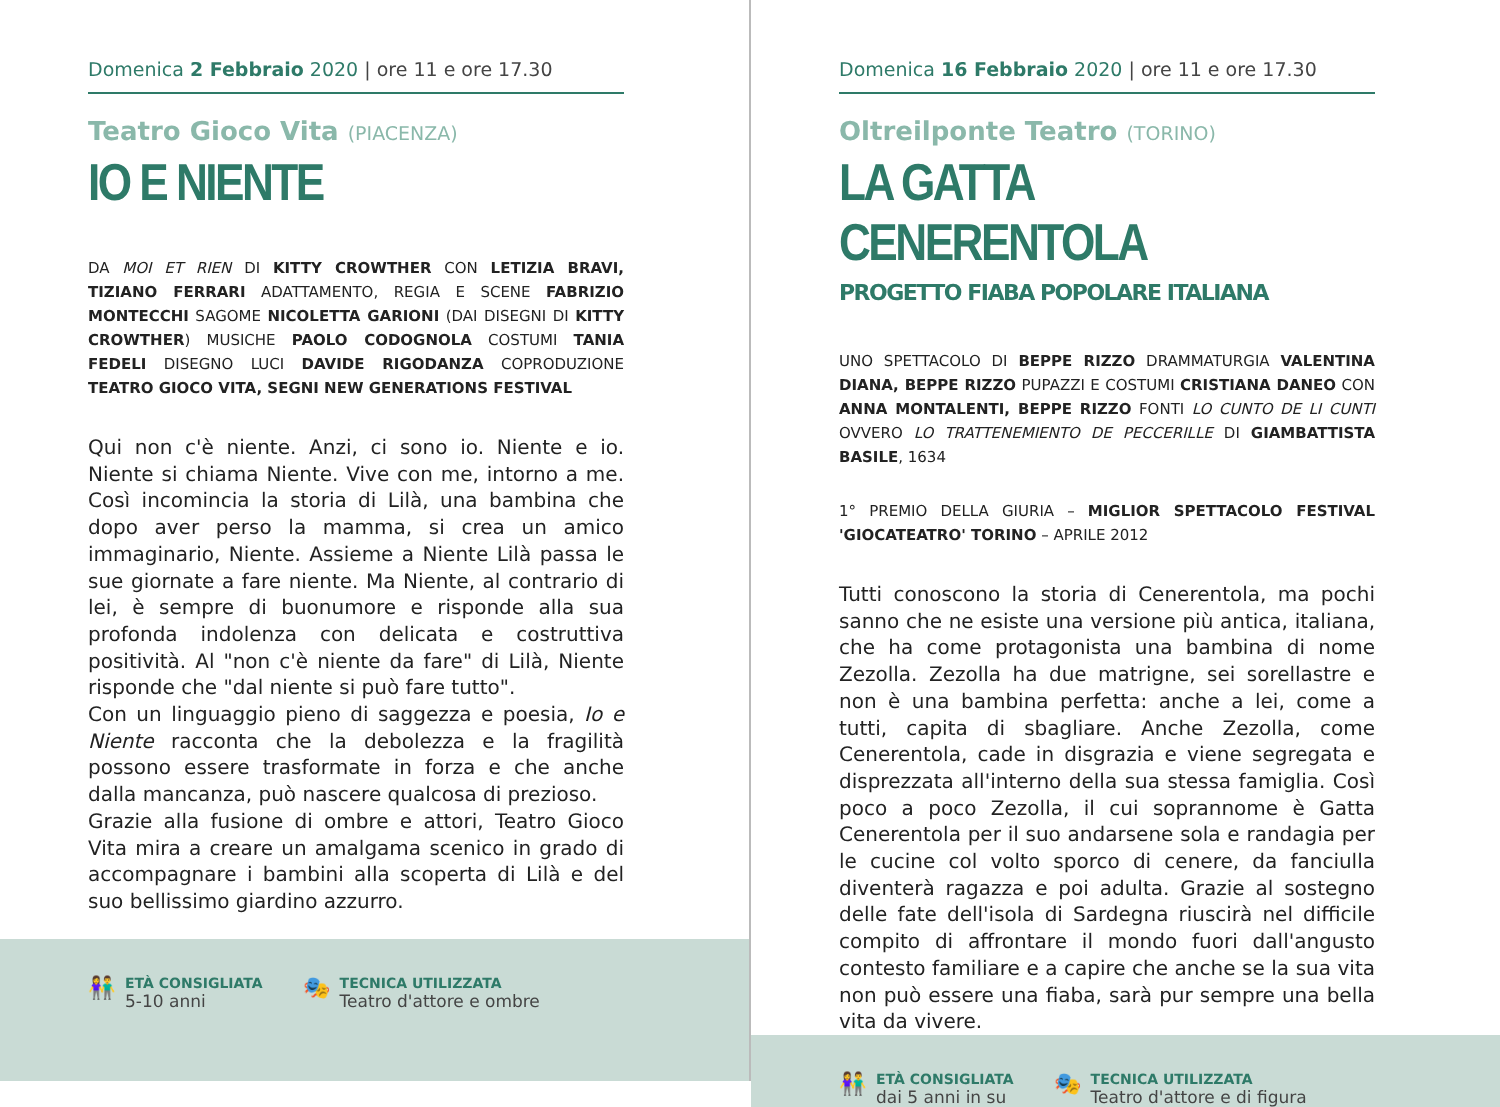Domenica 2 Febbraio 2020 | ore 11 e ore 17.30
Teatro Gioco Vita (PIACENZA)
IO E NIENTE
DA MOI ET RIEN DI KITTY CROWTHER CON LETIZIA BRAVI, TIZIANO FERRARI ADATTAMENTO, REGIA E SCENE FABRIZIO MONTECCHI SAGOME NICOLETTA GARIONI (DAI DISEGNI DI KITTY CROWTHER) MUSICHE PAOLO CODOGNOLA COSTUMI TANIA FEDELI DISEGNO LUCI DAVIDE RIGODANZA COPRODUZIONE TEATRO GIOCO VITA, SEGNI NEW GENERATIONS FESTIVAL
Qui non c'è niente. Anzi, ci sono io. Niente e io. Niente si chiama Niente. Vive con me, intorno a me. Così incomincia la storia di Lilà, una bambina che dopo aver perso la mamma, si crea un amico immaginario, Niente. Assieme a Niente Lilà passa le sue giornate a fare niente. Ma Niente, al contrario di lei, è sempre di buonumore e risponde alla sua profonda indolenza con delicata e costruttiva positività. Al "non c'è niente da fare" di Lilà, Niente risponde che "dal niente si può fare tutto".
Con un linguaggio pieno di saggezza e poesia, Io e Niente racconta che la debolezza e la fragilità possono essere trasformate in forza e che anche dalla mancanza, può nascere qualcosa di prezioso.
Grazie alla fusione di ombre e attori, Teatro Gioco Vita mira a creare un amalgama scenico in grado di accompagnare i bambini alla scoperta di Lilà e del suo bellissimo giardino azzurro.
👫
ETÀ CONSIGLIATA
5-10 anni
🎭
TECNICA UTILIZZATA
Teatro d'attore e ombre
Domenica 16 Febbraio 2020 | ore 11 e ore 17.30
Oltreilponte Teatro (TORINO)
LA GATTA CENERENTOLA
PROGETTO FIABA POPOLARE ITALIANA
UNO SPETTACOLO DI BEPPE RIZZO DRAMMATURGIA VALENTINA DIANA, BEPPE RIZZO PUPAZZI E COSTUMI CRISTIANA DANEO CON ANNA MONTALENTI, BEPPE RIZZO FONTI LO CUNTO DE LI CUNTI OVVERO LO TRATTENEMIENTO DE PECCERILLE DI GIAMBATTISTA BASILE, 1634
1° PREMIO DELLA GIURIA – MIGLIOR SPETTACOLO FESTIVAL 'GIOCATEATRO' TORINO – APRILE 2012
Tutti conoscono la storia di Cenerentola, ma pochi sanno che ne esiste una versione più antica, italiana, che ha come protagonista una bambina di nome Zezolla. Zezolla ha due matrigne, sei sorellastre e non è una bambina perfetta: anche a lei, come a tutti, capita di sbagliare. Anche Zezolla, come Cenerentola, cade in disgrazia e viene segregata e disprezzata all'interno della sua stessa famiglia. Così poco a poco Zezolla, il cui soprannome è Gatta Cenerentola per il suo andarsene sola e randagia per le cucine col volto sporco di cenere, da fanciulla diventerà ragazza e poi adulta. Grazie al sostegno delle fate dell'isola di Sardegna riuscirà nel difficile compito di affrontare il mondo fuori dall'angusto contesto familiare e a capire che anche se la sua vita non può essere una fiaba, sarà pur sempre una bella vita da vivere.
👫
ETÀ CONSIGLIATA
dai 5 anni in su
🎭
TECNICA UTILIZZATA
Teatro d'attore e di figura